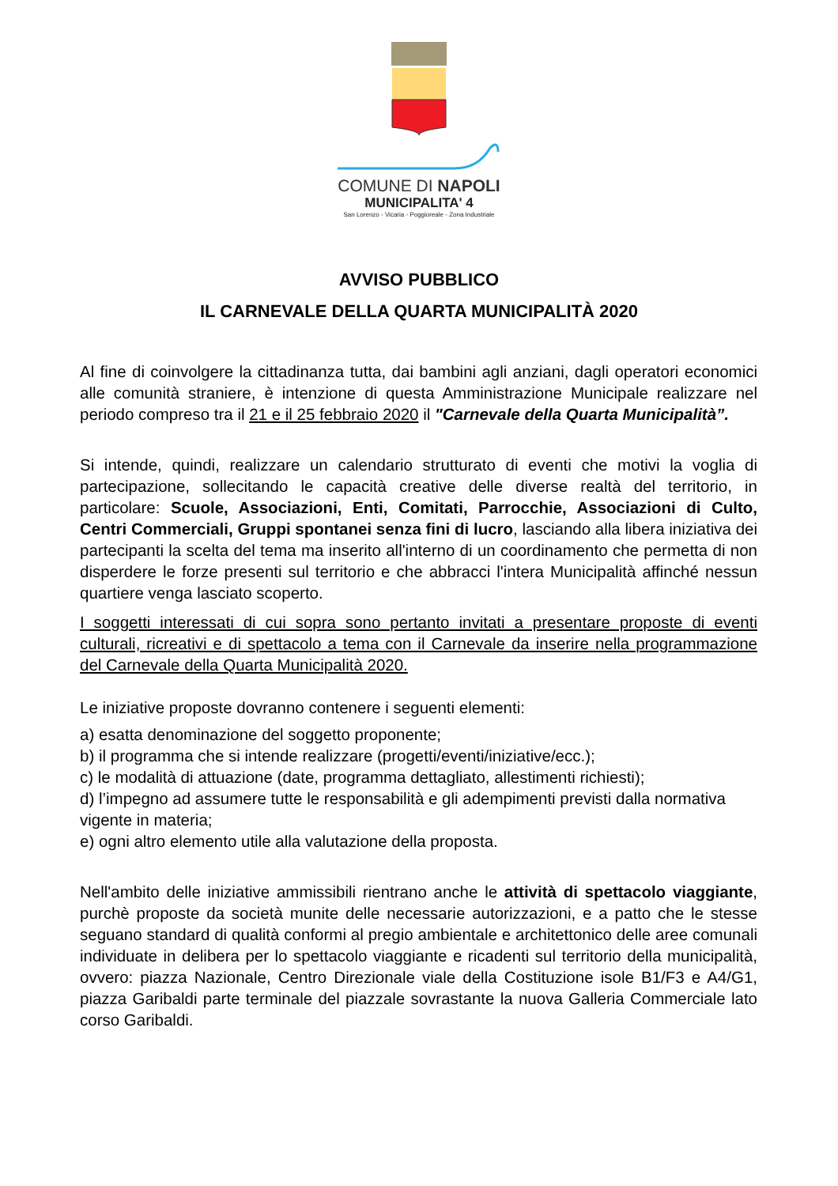COMUNE DI NAPOLI
MUNICIPALITA' 4
San Lorenzo - Vicaria - Poggioreale - Zona Industriale
AVVISO PUBBLICO
IL CARNEVALE DELLA QUARTA MUNICIPALITÀ 2020
Al fine di coinvolgere la cittadinanza tutta, dai bambini agli anziani, dagli operatori economici alle comunità straniere, è intenzione di questa Amministrazione Municipale realizzare nel periodo compreso tra il 21 e il 25 febbraio 2020 il "Carnevale della Quarta Municipalità”.
Si intende, quindi, realizzare un calendario strutturato di eventi che motivi la voglia di partecipazione, sollecitando le capacità creative delle diverse realtà del territorio, in particolare: Scuole, Associazioni, Enti, Comitati, Parrocchie, Associazioni di Culto, Centri Commerciali, Gruppi spontanei senza fini di lucro, lasciando alla libera iniziativa dei partecipanti la scelta del tema ma inserito all'interno di un coordinamento che permetta di non disperdere le forze presenti sul territorio e che abbracci l'intera Municipalità affinché nessun quartiere venga lasciato scoperto.
I soggetti interessati di cui sopra sono pertanto invitati a presentare proposte di eventi culturali, ricreativi e di spettacolo a tema con il Carnevale da inserire nella programmazione del Carnevale della Quarta Municipalità 2020.
Le iniziative proposte dovranno contenere i seguenti elementi:
a) esatta denominazione del soggetto proponente;
b) il programma che si intende realizzare (progetti/eventi/iniziative/ecc.);
c) le modalità di attuazione (date, programma dettagliato, allestimenti richiesti);
d) l’impegno ad assumere tutte le responsabilità e gli adempimenti previsti dalla normativa vigente in materia;
e) ogni altro elemento utile alla valutazione della proposta.
Nell'ambito delle iniziative ammissibili rientrano anche le attività di spettacolo viaggiante, purchè proposte da società munite delle necessarie autorizzazioni, e a patto che le stesse seguano standard di qualità conformi al pregio ambientale e architettonico delle aree comunali individuate in delibera per lo spettacolo viaggiante e ricadenti sul territorio della municipalità, ovvero: piazza Nazionale, Centro Direzionale viale della Costituzione isole B1/F3 e A4/G1, piazza Garibaldi parte terminale del piazzale sovrastante la nuova Galleria Commerciale lato corso Garibaldi.